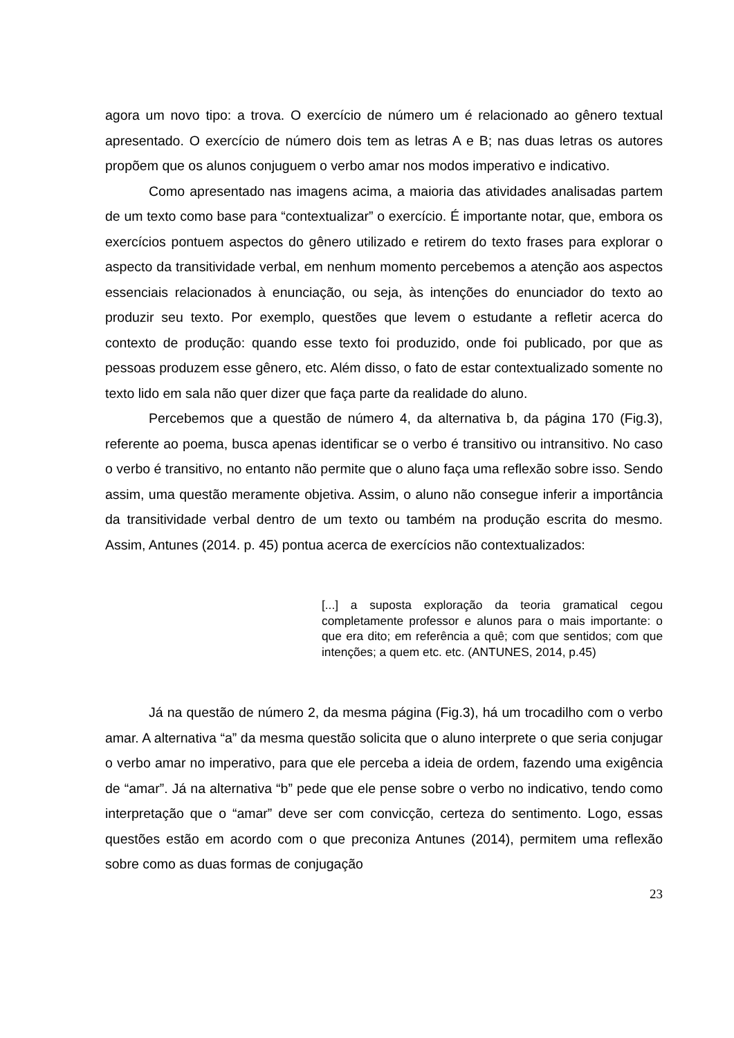agora um novo tipo: a trova. O exercício de número um é relacionado ao gênero textual apresentado. O exercício de número dois tem as letras A e B; nas duas letras os autores propõem que os alunos conjuguem o verbo amar nos modos imperativo e indicativo.
Como apresentado nas imagens acima, a maioria das atividades analisadas partem de um texto como base para “contextualizar” o exercício. É importante notar, que, embora os exercícios pontuem aspectos do gênero utilizado e retirem do texto frases para explorar o aspecto da transitividade verbal, em nenhum momento percebemos a atenção aos aspectos essenciais relacionados à enunciação, ou seja, às intenções do enunciador do texto ao produzir seu texto. Por exemplo, questões que levem o estudante a refletir acerca do contexto de produção: quando esse texto foi produzido, onde foi publicado, por que as pessoas produzem esse gênero, etc. Além disso, o fato de estar contextualizado somente no texto lido em sala não quer dizer que faça parte da realidade do aluno.
Percebemos que a questão de número 4, da alternativa b, da página 170 (Fig.3), referente ao poema, busca apenas identificar se o verbo é transitivo ou intransitivo. No caso o verbo é transitivo, no entanto não permite que o aluno faça uma reflexão sobre isso. Sendo assim, uma questão meramente objetiva. Assim, o aluno não consegue inferir a importância da transitividade verbal dentro de um texto ou também na produção escrita do mesmo. Assim, Antunes (2014. p. 45) pontua acerca de exercícios não contextualizados:
[...] a suposta exploração da teoria gramatical cegou completamente professor e alunos para o mais importante: o que era dito; em referência a quê; com que sentidos; com que intenções; a quem etc. etc. (ANTUNES, 2014, p.45)
Já na questão de número 2, da mesma página (Fig.3), há um trocadilho com o verbo amar. A alternativa “a” da mesma questão solicita que o aluno interprete o que seria conjugar o verbo amar no imperativo, para que ele perceba a ideia de ordem, fazendo uma exigência de “amar”. Já na alternativa “b” pede que ele pense sobre o verbo no indicativo, tendo como interpretação que o “amar” deve ser com convicção, certeza do sentimento. Logo, essas questões estão em acordo com o que preconiza Antunes (2014), permitem uma reflexão sobre como as duas formas de conjugação
23